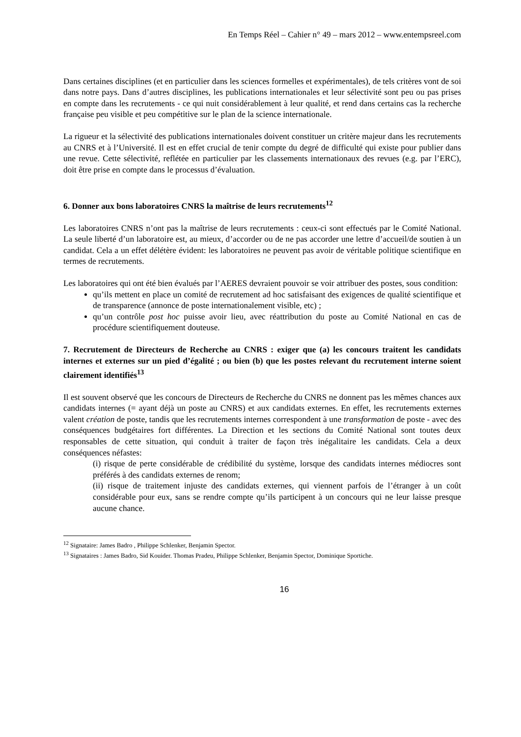En Temps Réel – Cahier n° 49 – mars 2012 – www.entempsreel.com
Dans certaines disciplines (et en particulier dans les sciences formelles et expérimentales), de tels critères vont de soi dans notre pays. Dans d’autres disciplines, les publications internationales et leur sélectivité sont peu ou pas prises en compte dans les recrutements - ce qui nuit considérablement à leur qualité, et rend dans certains cas la recherche française peu visible et peu compétitive sur le plan de la science internationale.
La rigueur et la sélectivité des publications internationales doivent constituer un critère majeur dans les recrutements au CNRS et à l’Université. Il est en effet crucial de tenir compte du degré de difficulté qui existe pour publier dans une revue. Cette sélectivité, reflétée en particulier par les classements internationaux des revues (e.g. par l’ERC), doit être prise en compte dans le processus d’évaluation.
6. Donner aux bons laboratoires CNRS la maîtrise de leurs recrutements<sup>12</sup>
Les laboratoires CNRS n’ont pas la maîtrise de leurs recrutements : ceux-ci sont effectués par le Comité National. La seule liberté d’un laboratoire est, au mieux, d’accorder ou de ne pas accorder une lettre d’accueil/de soutien à un candidat. Cela a un effet délétère évident: les laboratoires ne peuvent pas avoir de véritable politique scientifique en termes de recrutements.
Les laboratoires qui ont été bien évalués par l’AERES devraient pouvoir se voir attribuer des postes, sous condition:
qu’ils mettent en place un comité de recrutement ad hoc satisfaisant des exigences de qualité scientifique et de transparence (annonce de poste internationalement visible, etc) ;
qu’un contrôle post hoc puisse avoir lieu, avec réattribution du poste au Comité National en cas de procédure scientifiquement douteuse.
7. Recrutement de Directeurs de Recherche au CNRS : exiger que (a) les concours traitent les candidats internes et externes sur un pied d’égalité ; ou bien (b) que les postes relevant du recrutement interne soient clairement identifiés<sup>13</sup>
Il est souvent observé que les concours de Directeurs de Recherche du CNRS ne donnent pas les mêmes chances aux candidats internes (= ayant déjà un poste au CNRS) et aux candidats externes. En effet, les recrutements externes valent création de poste, tandis que les recrutements internes correspondent à une transformation de poste - avec des conséquences budgétaires fort différentes. La Direction et les sections du Comité National sont toutes deux responsables de cette situation, qui conduit à traiter de façon très inégalitaire les candidats. Cela a deux conséquences néfastes:
(i) risque de perte considérable de crédibilité du système, lorsque des candidats internes médiocres sont préférés à des candidats externes de renom;
(ii) risque de traitement injuste des candidats externes, qui viennent parfois de l’étranger à un coût considérable pour eux, sans se rendre compte qu’ils participent à un concours qui ne leur laisse presque aucune chance.
<sup>12</sup> Signataire: James Badro , Philippe Schlenker, Benjamin Spector.
<sup>13</sup> Signataires : James Badro, Sid Kouider. Thomas Pradeu, Philippe Schlenker, Benjamin Spector, Dominique Sportiche.
16